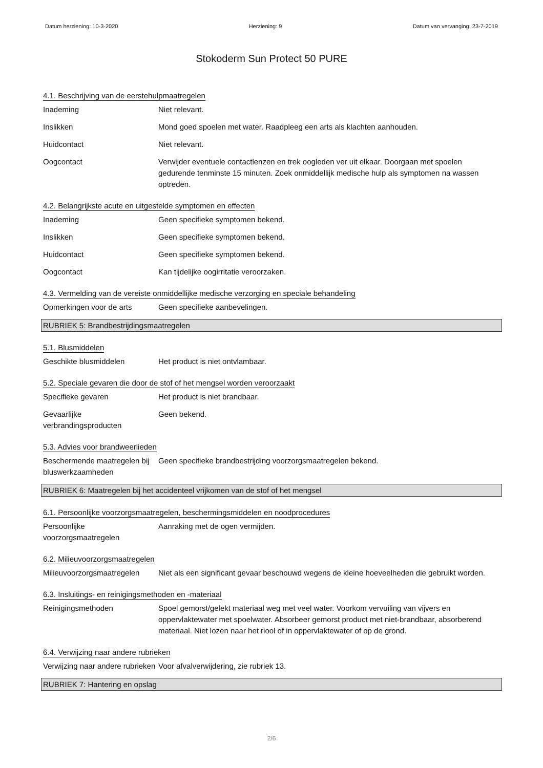Datum herziening: 10-3-2020 Herziening: 9 Datum van vervanging: 23-7-2019
Stokoderm Sun Protect 50 PURE
4.1. Beschrijving van de eerstehulpmaatregelen
Inademing Niet relevant.
Inslikken Mond goed spoelen met water. Raadpleeg een arts als klachten aanhouden.
Huidcontact Niet relevant.
Oogcontact Verwijder eventuele contactlenzen en trek oogleden ver uit elkaar. Doorgaan met spoelen gedurende tenminste 15 minuten. Zoek onmiddellijk medische hulp als symptomen na wassen optreden.
4.2. Belangrijkste acute en uitgestelde symptomen en effecten
Inademing Geen specifieke symptomen bekend.
Inslikken Geen specifieke symptomen bekend.
Huidcontact Geen specifieke symptomen bekend.
Oogcontact Kan tijdelijke oogirritatie veroorzaken.
4.3. Vermelding van de vereiste onmiddellijke medische verzorging en speciale behandeling
Opmerkingen voor de arts Geen specifieke aanbevelingen.
RUBRIEK 5: Brandbestrijdingsmaatregelen
5.1. Blusmiddelen
Geschikte blusmiddelen Het product is niet ontvlambaar.
5.2. Speciale gevaren die door de stof of het mengsel worden veroorzaakt
Specifieke gevaren Het product is niet brandbaar.
Gevaarlijke verbrandingsproducten
Geen bekend.
5.3. Advies voor brandweerlieden
Beschermende maatregelen bij bluswerkzaamheden
Geen specifieke brandbestrijding voorzorgsmaatregelen bekend.
RUBRIEK 6: Maatregelen bij het accidenteel vrijkomen van de stof of het mengsel
6.1. Persoonlijke voorzorgsmaatregelen, beschermingsmiddelen en noodprocedures
Persoonlijke voorzorgsmaatregelen
Aanraking met de ogen vermijden.
6.2. Milieuvoorzorgsmaatregelen
Milieuvoorzorgsmaatregelen
Niet als een significant gevaar beschouwd wegens de kleine hoeveelheden die gebruikt worden.
6.3. Insluitings- en reinigingsmethoden en -materiaal
Reinigingsmethoden Spoel gemorst/gelekt materiaal weg met veel water. Voorkom vervuiling van vijvers en oppervlaktewater met spoelwater. Absorbeer gemorst product met niet-brandbaar, absorberend materiaal. Niet lozen naar het riool of in oppervlaktewater of op de grond.
6.4. Verwijzing naar andere rubrieken
Verwijzing naar andere rubrieken
Voor afvalverwijdering, zie rubriek 13.
RUBRIEK 7: Hantering en opslag
2/6